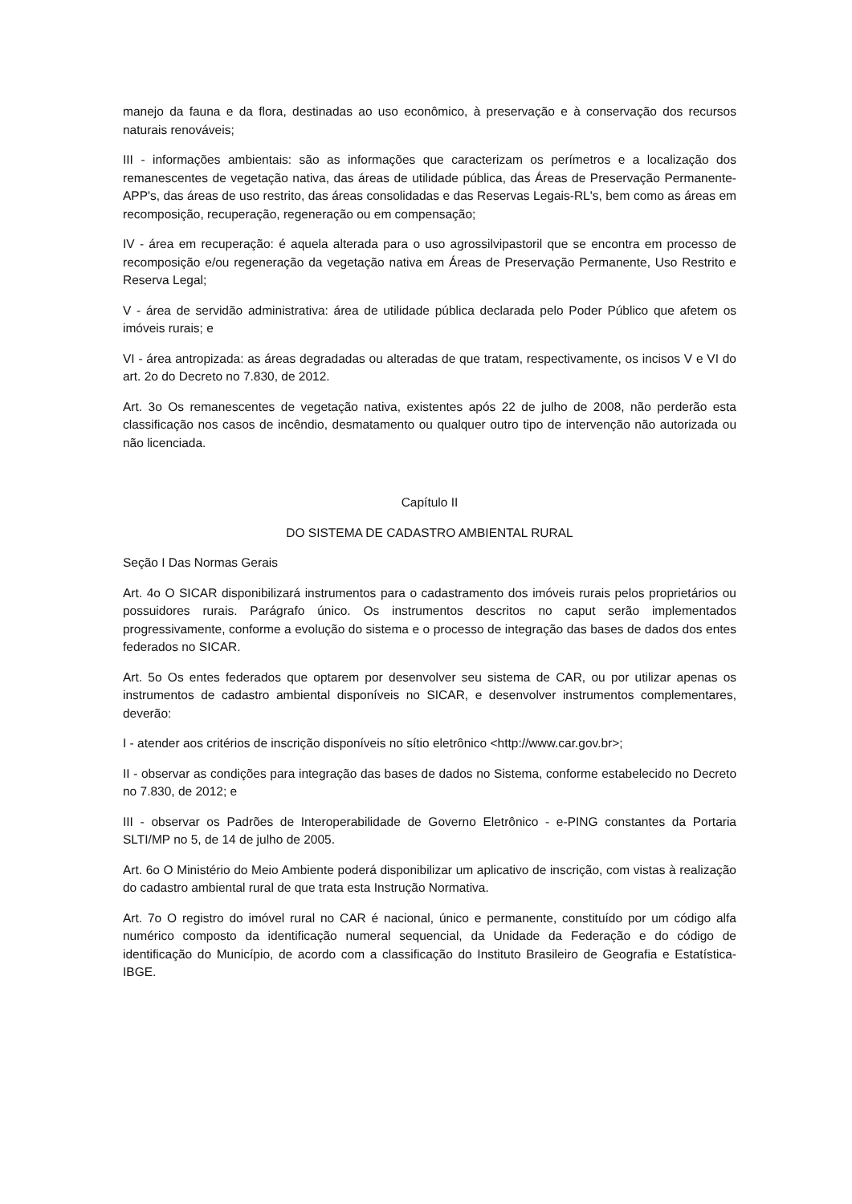manejo da fauna e da flora, destinadas ao uso econômico, à preservação e à conservação dos recursos naturais renováveis;
III - informações ambientais: são as informações que caracterizam os perímetros e a localização dos remanescentes de vegetação nativa, das áreas de utilidade pública, das Áreas de Preservação Permanente-APP's, das áreas de uso restrito, das áreas consolidadas e das Reservas Legais-RL's, bem como as áreas em recomposição, recuperação, regeneração ou em compensação;
IV - área em recuperação: é aquela alterada para o uso agrossilvipastoril que se encontra em processo de recomposição e/ou regeneração da vegetação nativa em Áreas de Preservação Permanente, Uso Restrito e Reserva Legal;
V - área de servidão administrativa: área de utilidade pública declarada pelo Poder Público que afetem os imóveis rurais; e
VI - área antropizada: as áreas degradadas ou alteradas de que tratam, respectivamente, os incisos V e VI do art. 2o do Decreto no 7.830, de 2012.
Art. 3o Os remanescentes de vegetação nativa, existentes após 22 de julho de 2008, não perderão esta classificação nos casos de incêndio, desmatamento ou qualquer outro tipo de intervenção não autorizada ou não licenciada.
Capítulo II
DO SISTEMA DE CADASTRO AMBIENTAL RURAL
Seção I Das Normas Gerais
Art. 4o O SICAR disponibilizará instrumentos para o cadastramento dos imóveis rurais pelos proprietários ou possuidores rurais. Parágrafo único. Os instrumentos descritos no caput serão implementados progressivamente, conforme a evolução do sistema e o processo de integração das bases de dados dos entes federados no SICAR.
Art. 5o Os entes federados que optarem por desenvolver seu sistema de CAR, ou por utilizar apenas os instrumentos de cadastro ambiental disponíveis no SICAR, e desenvolver instrumentos complementares, deverão:
I - atender aos critérios de inscrição disponíveis no sítio eletrônico <http://www.car.gov.br>;
II - observar as condições para integração das bases de dados no Sistema, conforme estabelecido no Decreto no 7.830, de 2012; e
III - observar os Padrões de Interoperabilidade de Governo Eletrônico - e-PING constantes da Portaria SLTI/MP no 5, de 14 de julho de 2005.
Art. 6o O Ministério do Meio Ambiente poderá disponibilizar um aplicativo de inscrição, com vistas à realização do cadastro ambiental rural de que trata esta Instrução Normativa.
Art. 7o O registro do imóvel rural no CAR é nacional, único e permanente, constituído por um código alfa numérico composto da identificação numeral sequencial, da Unidade da Federação e do código de identificação do Município, de acordo com a classificação do Instituto Brasileiro de Geografia e Estatística-IBGE.